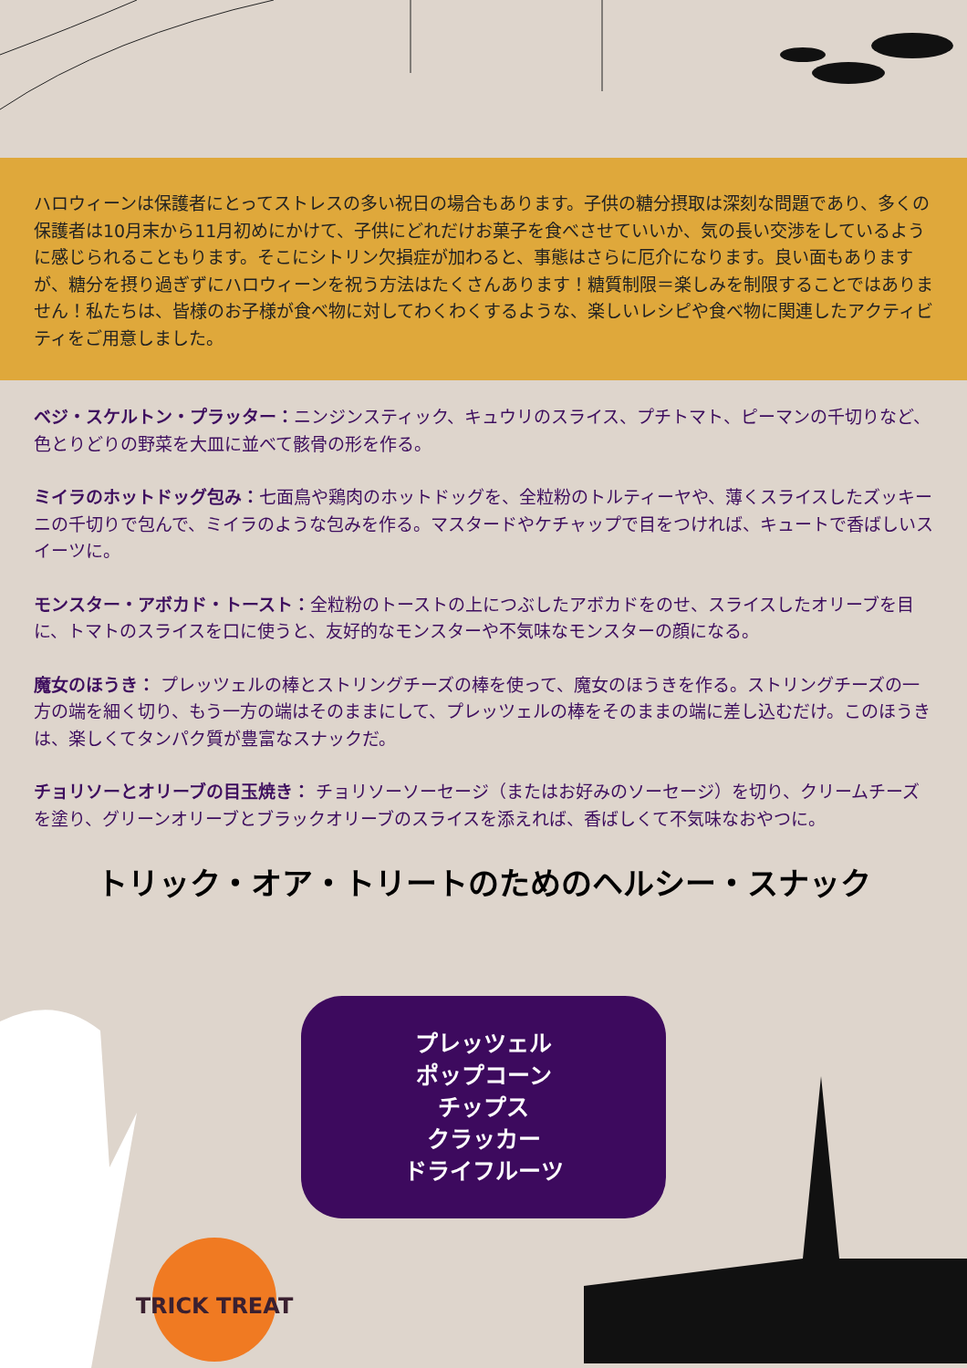ハロウィーンは保護者にとってストレスの多い祝日の場合もあります。子供の糖分摂取は深刻な問題であり、多くの保護者は10月末から11月初めにかけて、子供にどれだけお菓子を食べさせていいか、気の長い交渉をしているように感じられることもります。そこにシトリン欠損症が加わると、事態はさらに厄介になります。良い面もありますが、糖分を摂り過ぎずにハロウィーンを祝う方法はたくさんあります！糖質制限＝楽しみを制限することではありません！私たちは、皆様のお子様が食べ物に対してわくわくするような、楽しいレシピや食べ物に関連したアクティビティをご用意しました。
ベジ・スケルトン・プラッター：ニンジンスティック、キュウリのスライス、プチトマト、ピーマンの千切りなど、色とりどりの野菜を大皿に並べて骸骨の形を作る。
ミイラのホットドッグ包み：七面鳥や鶏肉のホットドッグを、全粒粉のトルティーヤや、薄くスライスしたズッキーニの千切りで包んで、ミイラのような包みを作る。マスタードやケチャップで目をつければ、キュートで香ばしいスイーツに。
モンスター・アボカド・トースト：全粒粉のトーストの上につぶしたアボカドをのせ、スライスしたオリーブを目に、トマトのスライスを口に使うと、友好的なモンスターや不気味なモンスターの顔になる。
魔女のほうき： プレッツェルの棒とストリングチーズの棒を使って、魔女のほうきを作る。ストリングチーズの一方の端を細く切り、もう一方の端はそのままにして、プレッツェルの棒をそのままの端に差し込むだけ。このほうきは、楽しくてタンパク質が豊富なスナックだ。
チョリソーとオリーブの目玉焼き： チョリソーソーセージ（またはお好みのソーセージ）を切り、クリームチーズを塗り、グリーンオリーブとブラックオリーブのスライスを添えれば、香ばしくて不気味なおやつに。
トリック・オア・トリートのためのヘルシー・スナック
プレッツェル
ポップコーン
チップス
クラッカー
ドライフルーツ
TRICK TREAT